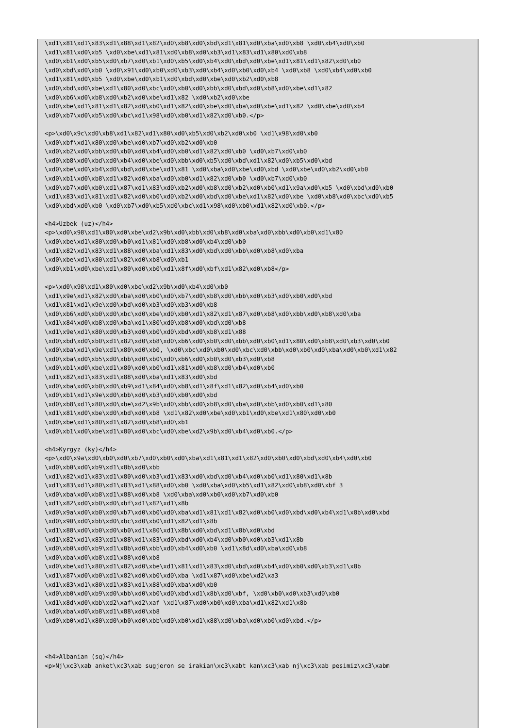\xd1\x81\xd1\x83\xd1\x88\xd1\x82\xd0\xb8\xd0\xbd\xd1\x81\xd0\xba\xd0\xb8 \xd0\xb4\xd0\xb0
\xd1\x81\xd0\xb5 \xd0\xbe\xd1\x81\xd0\xb8\xd0\xb3\xd1\x83\xd1\x80\xd0\xb8
\xd0\xb1\xd0\xb5\xd0\xb7\xd0\xb1\xd0\xb5\xd0\xb4\xd0\xbd\xd0\xbe\xd1\x81\xd1\x82\xd0\xb0
\xd0\xbd\xd0\xb0 \xd0\x91\xd0\xb0\xd0\xb3\xd0\xb4\xd0\xb0\xd0\xb4 \xd0\xb8 \xd0\xb4\xd0\xb0
\xd1\x81\xd0\xb5 \xd0\xbe\xd0\xb1\xd0\xbd\xd0\xbe\xd0\xb2\xd0\xb8
\xd0\xbd\xd0\xbe\xd1\x80\xd0\xbc\xd0\xb0\xd0\xbb\xd0\xbd\xd0\xb8\xd0\xbe\xd1\x82
\xd0\xb6\xd0\xb8\xd0\xb2\xd0\xbe\xd1\x82 \xd0\xb2\xd0\xbe
\xd0\xbe\xd1\x81\xd1\x82\xd0\xb0\xd1\x82\xd0\xbe\xd0\xba\xd0\xbe\xd1\x82 \xd0\xbe\xd0\xb4
\xd0\xb7\xd0\xb5\xd0\xbc\xd1\x98\xd0\xb0\xd1\x82\xd0\xb0.</p>

<p>\xd0\x9c\xd0\xb8\xd1\x82\xd1\x80\xd0\xb5\xd0\xb2\xd0\xb0 \xd1\x98\xd0\xb0
\xd0\xbf\xd1\x80\xd0\xbe\xd0\xb7\xd0\xb2\xd0\xb0
\xd0\xb2\xd0\xbb\xd0\xb0\xd0\xb4\xd0\xb0\xd1\x82\xd0\xb0 \xd0\xb7\xd0\xb0
\xd0\xb8\xd0\xbd\xd0\xb4\xd0\xbe\xd0\xbb\xd0\xb5\xd0\xbd\xd1\x82\xd0\xb5\xd0\xbd
\xd0\xbe\xd0\xb4\xd0\xbd\xd0\xbe\xd1\x81 \xd0\xba\xd0\xbe\xd0\xbd \xd0\xbe\xd0\xb2\xd0\xb0
\xd0\xb1\xd0\xb8\xd1\x82\xd0\xba\xd0\xb0\xd1\x82\xd0\xb0 \xd0\xb7\xd0\xb0
\xd0\xb7\xd0\xb0\xd1\x87\xd1\x83\xd0\xb2\xd0\xb8\xd0\xb2\xd0\xb0\xd1\x9a\xd0\xb5 \xd0\xbd\xd0\xb0
\xd1\x83\xd1\x81\xd1\x82\xd0\xb0\xd0\xb2\xd0\xbd\xd0\xbe\xd1\x82\xd0\xbe \xd0\xb8\xd0\xbc\xd0\xb5
\xd0\xbd\xd0\xb0 \xd0\xb7\xd0\xb5\xd0\xbc\xd1\x98\xd0\xb0\xd1\x82\xd0\xb0.</p>

<h4>Uzbek (uz)</h4>
<p>\xd0\x98\xd1\x80\xd0\xbe\xd2\x9b\xd0\xbb\xd0\xb8\xd0\xba\xd0\xbb\xd0\xb0\xd1\x80
\xd0\xbe\xd1\x80\xd0\xb0\xd1\x81\xd0\xb8\xd0\xb4\xd0\xb0
\xd1\x82\xd1\x83\xd1\x88\xd0\xba\xd1\x83\xd0\xbd\xd0\xbb\xd0\xb8\xd0\xba
\xd0\xbe\xd1\x80\xd1\x82\xd0\xb8\xd0\xb1
\xd0\xb1\xd0\xbe\xd1\x80\xd0\xb0\xd1\x8f\xd0\xbf\xd1\x82\xd0\xb8</p>

<p>\xd0\x98\xd1\x80\xd0\xbe\xd2\x9b\xd0\xb4\xd0\xb0
\xd1\x9e\xd1\x82\xd0\xba\xd0\xb0\xd0\xb7\xd0\xb8\xd0\xbb\xd0\xb3\xd0\xb0\xd0\xbd
\xd1\x81\xd1\x9e\xd0\xbd\xd0\xb3\xd0\xb3\xd0\xb8
\xd0\xb6\xd0\xb0\xd0\xbc\xd0\xbe\xd0\xb0\xd1\x82\xd1\x87\xd0\xb8\xd0\xbb\xd0\xb8\xd0\xba
\xd1\x84\xd0\xb8\xd0\xba\xd1\x80\xd0\xb8\xd0\xbd\xd0\xb8
\xd1\x9e\xd1\x80\xd0\xb3\xd0\xb0\xd0\xbd\xd0\xb8\xd1\x88
\xd0\xbd\xd0\xb0\xd1\x82\xd0\xb8\xd0\xb6\xd0\xb0\xd0\xbb\xd0\xb0\xd1\x80\xd0\xb8\xd0\xb3\xd0\xb0
\xd0\xba\xd1\x9e\xd1\x80\xd0\xb0, \xd0\xbc\xd0\xb0\xd0\xbc\xd0\xbb\xd0\xb0\xd0\xba\xd0\xb0\xd1\x82
\xd0\xba\xd0\xb5\xd0\xbb\xd0\xb0\xd0\xb6\xd0\xb0\xd0\xb3\xd0\xb8
\xd0\xb1\xd0\xbe\xd1\x80\xd0\xb0\xd1\x81\xd0\xb8\xd0\xb4\xd0\xb0
\xd1\x82\xd1\x83\xd1\x88\xd0\xba\xd1\x83\xd0\xbd
\xd0\xba\xd0\xb0\xd0\xb9\xd1\x84\xd0\xb8\xd1\x8f\xd1\x82\xd0\xb4\xd0\xb0
\xd0\xb1\xd1\x9e\xd0\xbb\xd0\xb3\xd0\xb0\xd0\xbd
\xd0\xb8\xd1\x80\xd0\xbe\xd2\x9b\xd0\xbb\xd0\xb8\xd0\xba\xd0\xbb\xd0\xb0\xd1\x80
\xd1\x81\xd0\xbe\xd0\xbd\xd0\xb8 \xd1\x82\xd0\xbe\xd0\xb1\xd0\xbe\xd1\x80\xd0\xb0
\xd0\xbe\xd1\x80\xd1\x82\xd0\xb8\xd0\xb1
\xd0\xb1\xd0\xbe\xd1\x80\xd0\xbc\xd0\xbe\xd2\x9b\xd0\xb4\xd0\xb0.</p>

<h4>Kyrgyz (ky)</h4>
<p>\xd0\x9a\xd0\xb0\xd0\xb7\xd0\xb0\xd0\xba\xd1\x81\xd1\x82\xd0\xb0\xd0\xbd\xd0\xb4\xd0\xb0
\xd0\xb0\xd0\xb9\xd1\x8b\xd0\xbb
\xd1\x82\xd1\x83\xd1\x80\xd0\xb3\xd1\x83\xd0\xbd\xd0\xb4\xd0\xb0\xd1\x80\xd1\x8b
\xd1\x83\xd1\x80\xd1\x83\xd1\x88\xd0\xb0 \xd0\xba\xd0\xb5\xd1\x82\xd0\xb8\xd0\xbf 3
\xd0\xba\xd0\xb8\xd1\x88\xd0\xb8 \xd0\xba\xd0\xb0\xd0\xb7\xd0\xb0
\xd1\x82\xd0\xb0\xd0\xbf\xd1\x82\xd1\x8b
\xd0\x9a\xd0\xb0\xd0\xb7\xd0\xb0\xd0\xba\xd1\x81\xd1\x82\xd0\xb0\xd0\xbd\xd0\xb4\xd1\x8b\xd0\xbd
\xd0\x90\xd0\xbb\xd0\xbc\xd0\xb0\xd1\x82\xd1\x8b
\xd1\x88\xd0\xb0\xd0\xb0\xd1\x80\xd1\x8b\xd0\xbd\xd1\x8b\xd0\xbd
\xd1\x82\xd1\x83\xd1\x88\xd1\x83\xd0\xbd\xd0\xb4\xd0\xb0\xd0\xb3\xd1\x8b
\xd0\xb0\xd0\xb9\xd1\x8b\xd0\xbb\xd0\xb4\xd0\xb0 \xd1\x8d\xd0\xba\xd0\xb8
\xd0\xba\xd0\xb8\xd1\x88\xd0\xb8
\xd0\xbe\xd1\x80\xd1\x82\xd0\xbe\xd1\x81\xd1\x83\xd0\xbd\xd0\xb4\xd0\xb0\xd0\xb3\xd1\x8b
\xd1\x87\xd0\xb0\xd1\x82\xd0\xb0\xd0\xba \xd1\x87\xd0\xbe\xd2\xa3
\xd1\x83\xd1\x80\xd1\x83\xd1\x88\xd0\xba\xd0\xb0
\xd0\xb0\xd0\xb9\xd0\xbb\xd0\xb0\xd0\xbd\xd1\x8b\xd0\xbf, \xd0\xb0\xd0\xb3\xd0\xb0
\xd1\x8d\xd0\xbb\xd2\xaf\xd2\xaf \xd1\x87\xd0\xb0\xd0\xba\xd1\x82\xd1\x8b
\xd0\xba\xd0\xb8\xd1\x88\xd0\xb8
\xd0\xb0\xd1\x80\xd0\xb0\xd0\xbb\xd0\xb0\xd1\x88\xd0\xba\xd0\xb0\xd0\xbd.</p>



<h4>Albanian (sq)</h4>
<p>Nj\xc3\xab anket\xc3\xab sugjeron se irakian\xc3\xabt kan\xc3\xab nj\xc3\xab pesimiz\xc3\xabm